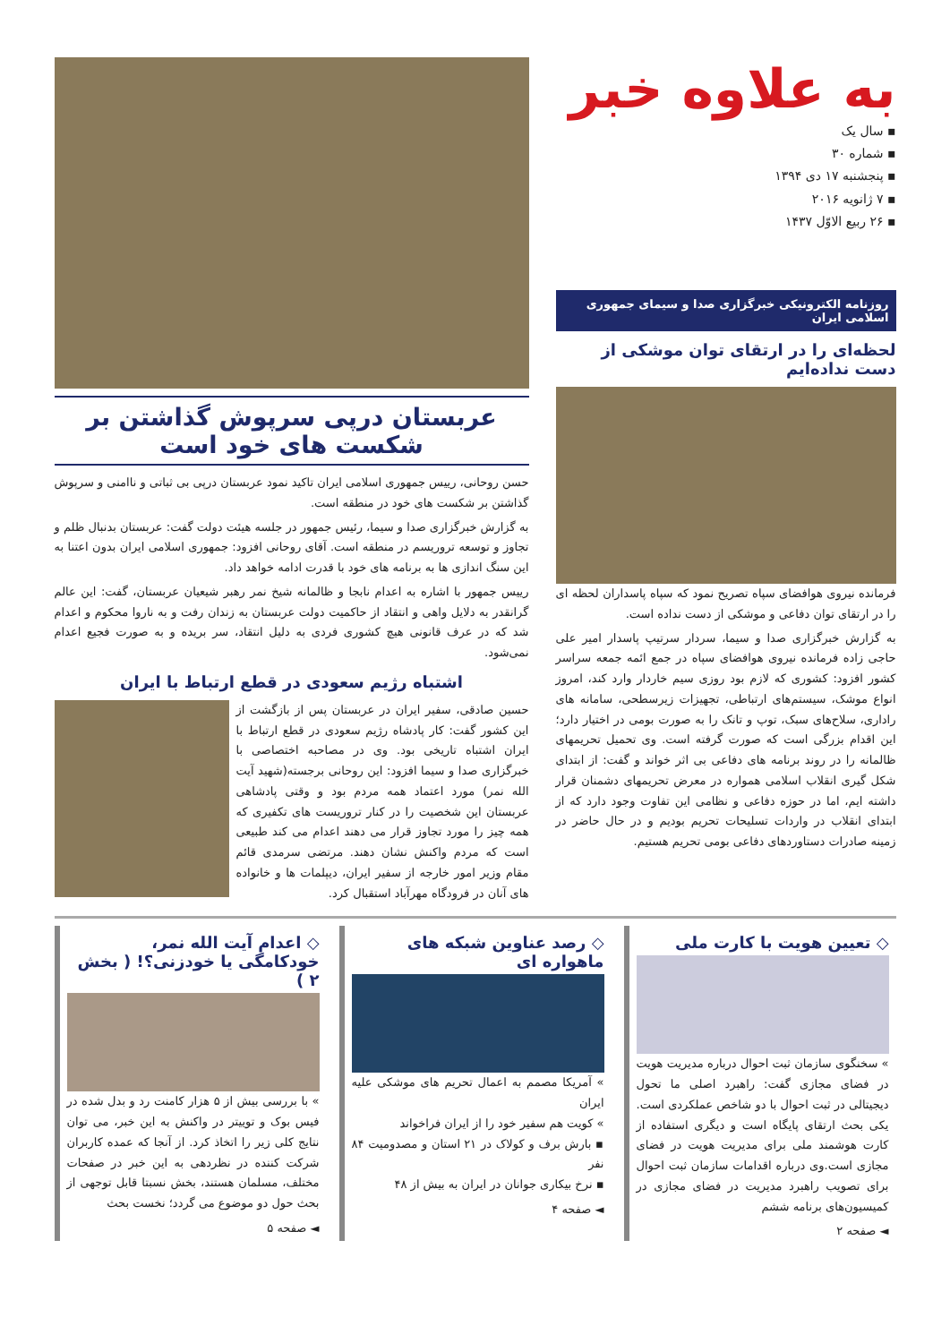به علاوه خبر
▪ سال یک
▪ شماره ۳۰
▪ پنجشنبه ۱۷ دی ۱۳۹۴
▪ ۷ ژانویه ۲۰۱۶
▪ ۲۶ ربیع الاوّل ۱۴۳۷
روزنامه الکترونیکی خبرگزاری صدا و سیمای جمهوری اسلامی ایران
لحظه‌ای را در ارتقای توان موشکی از دست نداده‌ایم
فرمانده نیروی هوافضای سپاه تصریح نمود که سپاه پاسداران لحظه ای را در ارتقای توان دفاعی و موشکی از دست نداده است.
به گزارش خبرگزاری صدا و سیما، سردار سرتیپ پاسدار امیر علی حاجی زاده فرمانده نیروی هوافضای سپاه در جمع ائمه جمعه سراسر کشور افزود: کشوری که لازم بود روزی سیم خاردار وارد کند، امروز انواع موشک، سیستم‌های ارتباطی، تجهیزات زیرسطحی، سامانه های راداری، سلاح‌های سبک، توپ و تانک را به صورت بومی در اختیار دارد؛ این اقدام بزرگی است که صورت گرفته است. وی تحمیل تحریمهای ظالمانه را در روند برنامه های دفاعی بی اثر خواند و گفت: از ابتدای شکل گیری انقلاب اسلامی همواره در معرض تحریمهای دشمنان قرار داشته ایم، اما در حوزه دفاعی و نظامی این تفاوت وجود دارد که از ابتدای انقلاب در واردات تسلیحات تحریم بودیم و در حال حاضر در زمینه صادرات دستاوردهای دفاعی بومی تحریم هستیم.
عربستان درپی سرپوش گذاشتن بر شکست های خود است
حسن روحانی، رییس جمهوری اسلامی ایران تاکید نمود عربستان درپی بی ثباتی و ناامنی و سرپوش گذاشتن بر شکست های خود در منطقه است.
به گزارش خبرگزاری صدا و سیما، رئیس جمهور در جلسه هیئت دولت گفت: عربستان بدنبال ظلم و تجاوز و توسعه تروریسم در منطقه است. آقای روحانی افزود: جمهوری اسلامی ایران بدون اعتنا به این سنگ اندازی ها به برنامه های خود با قدرت ادامه خواهد داد.
رییس جمهور با اشاره به اعدام نابجا و ظالمانه شیخ نمر رهبر شیعیان عربستان، گفت: این عالم گرانقدر به دلایل واهی و انتقاد از حاکمیت دولت عربستان به زندان رفت و به ناروا محکوم و اعدام شد که در عرف قانونی هیچ کشوری فردی به دلیل انتقاد، سر بریده و به صورت فجیع اعدام نمی‌شود.
اشتباه رژیم سعودی در قطع ارتباط با ایران
حسین صادقی، سفیر ایران در عربستان پس از بازگشت از این کشور گفت: کار پادشاه رژیم سعودی در قطع ارتباط با ایران اشتباه تاریخی بود. وی در مصاحبه اختصاصی با خبرگزاری صدا و سیما افزود: این روحانی برجسته(شهید آیت الله نمر) مورد اعتماد همه مردم بود و وقتی پادشاهی عربستان این شخصیت را در کنار تروریست های تکفیری که همه چیز را مورد تجاوز قرار می دهند اعدام می کند طبیعی است که مردم واکنش نشان دهند. مرتضی سرمدی قائم مقام وزیر امور خارجه از سفیر ایران، دیپلمات ها و خانواده های آنان در فرودگاه مهرآباد استقبال کرد.
◇ تعیین هویت با کارت ملی
» سخنگوی سازمان ثبت احوال درباره مدیریت هویت در فضای مجازی گفت: راهبرد اصلی ما تحول دیجیتالی در ثبت احوال با دو شاخص عملکردی است. یکی بحث ارتقای پایگاه است و دیگری استفاده از کارت هوشمند ملی برای مدیریت هویت در فضای مجازی است.وی درباره اقدامات سازمان ثبت احوال برای تصویب راهبرد مدیریت در فضای مجازی در کمیسیون‌های برنامه ششم
◄ صفحه ۲
◇ رصد عناوین شبکه های ماهواره ای
» آمریکا مصمم به اعمال تحریم های موشکی علیه ایران
» کویت هم سفیر خود را از ایران فراخواند
▪ بارش برف و کولاک در ۲۱ استان و مصدومیت ۸۴ نفر
▪ نرخ بیکاری جوانان در ایران به بیش از ۴۸
◄ صفحه ۴
◇ اعدام آیت الله نمر، خودکامگی یا خودزنی؟! ( بخش ۲ )
» با بررسی بیش از ۵ هزار کامنت رد و بدل شده در فیس بوک و توییتر در واکنش به این خبر، می توان نتایج کلی زیر را اتخاذ کرد. از آنجا که عمده کاربران شرکت کننده در نظردهی به این خبر در صفحات مختلف، مسلمان هستند، بخش نسبتا قابل توجهی از بحث حول دو موضوع می گردد؛ نخست بحث
◄ صفحه ۵